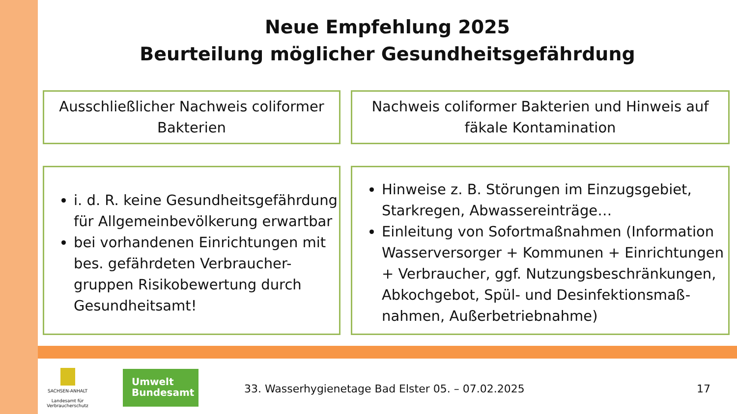Neue Empfehlung 2025
Beurteilung möglicher Gesundheitsgefährdung
Ausschließlicher Nachweis coliformer Bakterien
Nachweis coliformer Bakterien und Hinweis auf fäkale Kontamination
i. d. R. keine Gesundheitsgefährdung für Allgemeinbevölkerung erwartbar
bei vorhandenen Einrichtungen mit bes. gefährdeten Verbraucher-gruppen Risikobewertung durch Gesundheitsamt!
Hinweise z. B. Störungen im Einzugsgebiet, Starkregen, Abwassereinträge…
Einleitung von Sofortmaßnahmen (Information Wasserversorger + Kommunen + Einrichtungen + Verbraucher, ggf. Nutzungsbeschränkungen, Abkochgebot, Spül- und Desinfektionsmaß-nahmen, Außerbetriebnahme)
SACHSEN-ANHALT
Landesamt für Verbraucherschutz
Umwelt
Bundesamt
33. Wasserhygienetage Bad Elster 05. – 07.02.2025
17